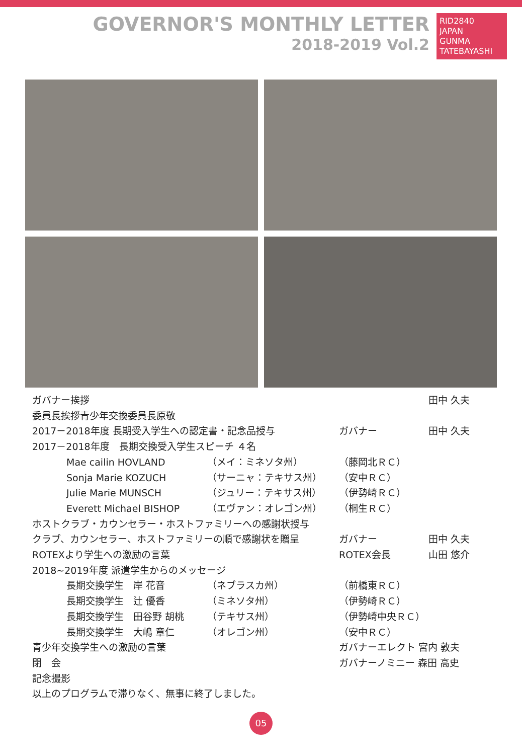GOVERNOR'S MONTHLY LETTER
2018-2019 Vol.2
RID2840
JAPAN
GUNMA TATEBAYASHI
ガバナー挨拶 田中 久夫
委員長挨拶青少年交換委員長原敬
2017－2018年度 長期受入学生への認定書・記念品授与
ガバナー 田中 久夫
2017－2018年度　長期交換受入学生スピーチ ４名
Mae cailin HOVLAND （メイ：ミネソタ州） （藤岡北ＲＣ）
Sonja Marie KOZUCH （サーニャ：テキサス州） （安中ＲＣ）
Julie Marie MUNSCH （ジュリー：テキサス州） （伊勢崎ＲＣ）
Everett Michael BISHOP （エヴァン：オレゴン州） （桐生ＲＣ）
ホストクラブ・カウンセラー・ホストファミリーへの感謝状授与
クラブ、カウンセラー、ホストファミリーの順で感謝状を贈呈
ガバナー 田中 久夫
ROTEXより学生への激励の言葉 ROTEX会長 山田 悠介
2018~2019年度 派遣学生からのメッセージ
長期交換学生　岸 花音 （ネブラスカ州） （前橋東ＲＣ）
長期交換学生　辻 優香 （ミネソタ州） （伊勢崎ＲＣ）
長期交換学生　田谷野 胡桃 （テキサス州） （伊勢崎中央ＲＣ）
長期交換学生　大嶋 章仁 （オレゴン州） （安中ＲＣ）
青少年交換学生への激励の言葉 ガバナーエレクト 宮内 敦夫
閉　会 ガバナーノミニー 森田 高史
記念撮影
以上のプログラムで滞りなく、無事に終了しました。
05